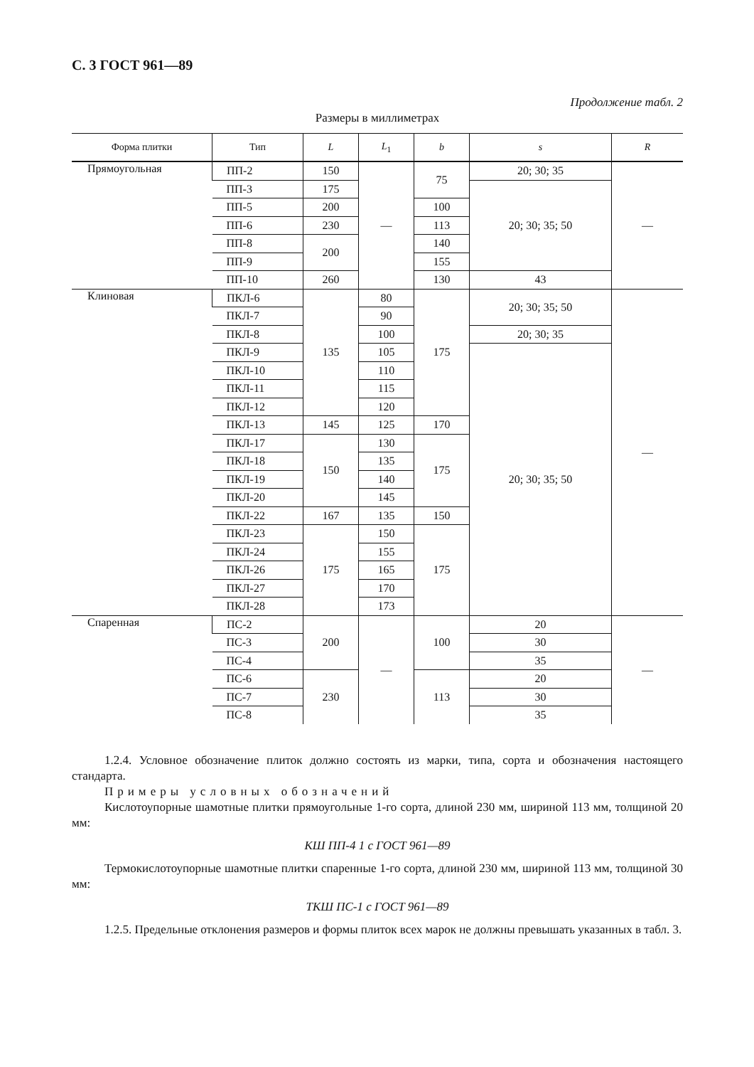С. 3 ГОСТ 961—89
Продолжение табл. 2
Размеры в миллиметрах
| Форма плитки | Тип | L | L<sub>1</sub> | b | s | R |
| --- | --- | --- | --- | --- | --- | --- |
| Прямоугольная | ПП-2 | 150 | — | 75 | 20; 30; 35 | — |
| | ПП-3 | 175 | | | 20; 30; 35; 50 | |
| | ПП-5 | 200 | | 100 | | |
| | ПП-6 | 230 | | 113 | | |
| | ПП-8 | 200 | | 140 | | |
| | ПП-9 | | | 155 | | |
| | ПП-10 | 260 | | 130 | 43 | |
| Клиновая | ПКЛ-6 | 135 | 80 | 175 | 20; 30; 35; 50 | — |
| | ПКЛ-7 | | 90 | | | |
| | ПКЛ-8 | | 100 | | 20; 30; 35 | |
| | ПКЛ-9 | | 105 | | 20; 30; 35; 50 | |
| | ПКЛ-10 | | 110 | | | |
| | ПКЛ-11 | | 115 | | | |
| | ПКЛ-12 | | 120 | | | |
| | ПКЛ-13 | 145 | 125 | 170 | | |
| | ПКЛ-17 | 150 | 130 | 175 | | |
| | ПКЛ-18 | | 135 | | | |
| | ПКЛ-19 | | 140 | | | |
| | ПКЛ-20 | | 145 | | | |
| | ПКЛ-22 | 167 | 135 | 150 | | |
| | ПКЛ-23 | 175 | 150 | 175 | | |
| | ПКЛ-24 | | 155 | | | |
| | ПКЛ-26 | | 165 | | | |
| | ПКЛ-27 | | 170 | | | |
| | ПКЛ-28 | | 173 | | | |
| Спаренная | ПС-2 | 200 | — | 100 | 20 | — |
| | ПС-3 | | | | 30 | |
| | ПС-4 | | | | 35 | |
| | ПС-6 | 230 | | 113 | 20 | |
| | ПС-7 | | | | 30 | |
| | ПС-8 | | | | 35 | |
1.2.4. Условное обозначение плиток должно состоять из марки, типа, сорта и обозначения настоящего стандарта.
Примеры условных обозначений
Кислотоупорные шамотные плитки прямоугольные 1-го сорта, длиной 230 мм, шириной 113 мм, толщиной 20 мм:
КШ ПП-4 1 с ГОСТ 961—89
Термокислотоупорные шамотные плитки спаренные 1-го сорта, длиной 230 мм, шириной 113 мм, толщиной 30 мм:
ТКШ ПС-1 с ГОСТ 961—89
1.2.5. Предельные отклонения размеров и формы плиток всех марок не должны превышать указанных в табл. 3.